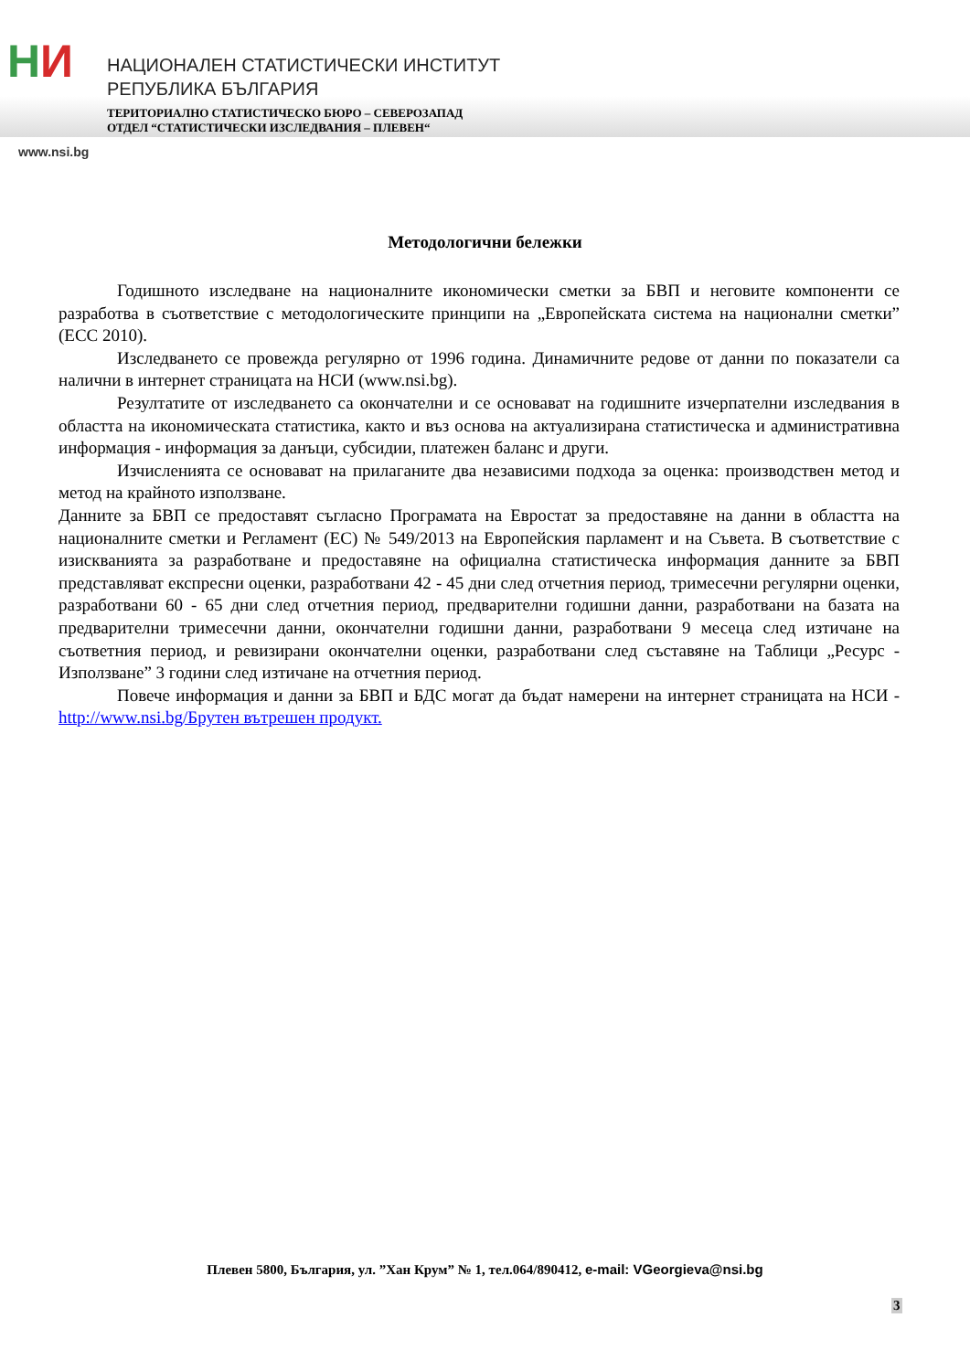НИ
НАЦИОНАЛЕН СТАТИСТИЧЕСКИ ИНСТИТУТ
РЕПУБЛИКА БЪЛГАРИЯ
ТЕРИТОРИАЛНО СТАТИСТИЧЕСКО БЮРО – СЕВЕРОЗАПАД
ОТДЕЛ “СТАТИСТИЧЕСКИ ИЗСЛЕДВАНИЯ – ПЛЕВЕН“
www.nsi.bg
Методологични бележки
Годишното изследване на националните икономически сметки за БВП и неговите компоненти се разработва в съответствие с методологическите принципи на „Европейската система на национални сметки” (ЕСС 2010).
Изследването се провежда регулярно от 1996 година. Динамичните редове от данни по показатели са налични в интернет страницата на НСИ (www.nsi.bg).
Резултатите от изследването са окончателни и се основават на годишните изчерпателни изследвания в областта на икономическата статистика, както и въз основа на актуализирана статистическа и административна информация - информация за данъци, субсидии, платежен баланс и други.
Изчисленията се основават на прилаганите два независими подхода за оценка: производствен метод и метод на крайното използване.
Данните за БВП се предоставят съгласно Програмата на Евростат за предоставяне на данни в областта на националните сметки и Регламент (ЕС) № 549/2013 на Европейския парламент и на Съвета. В съответствие с изискванията за разработване и предоставяне на официална статистическа информация данните за БВП представляват експресни оценки, разработвани 42 - 45 дни след отчетния период, тримесечни регулярни оценки, разработвани 60 - 65 дни след отчетния период, предварителни годишни данни, разработвани на базата на предварителни тримесечни данни, окончателни годишни данни, разработвани 9 месеца след изтичане на съответния период, и ревизирани окончателни оценки, разработвани след съставяне на Таблици „Ресурс - Използване” 3 години след изтичане на отчетния период.
Повече информация и данни за БВП и БДС могат да бъдат намерени на интернет страницата на НСИ - http://www.nsi.bg/Брутен вътрешен продукт.
Плевен 5800, България, ул. ”Хан Крум” № 1, тел.064/890412, e-mail: VGeorgieva@nsi.bg
3